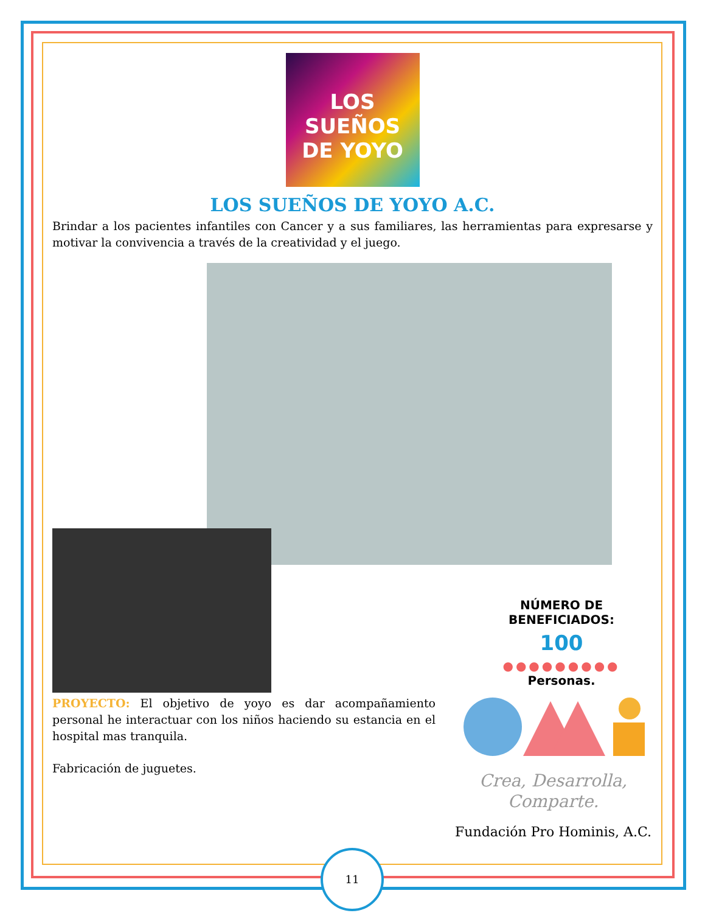LOS
SUEÑOS
DE YOYO
LOS SUEÑOS DE YOYO A.C.
Brindar a los pacientes infantiles con Cancer y a sus familiares, las herramientas para expresarse y motivar la convivencia a través de la creatividad y el juego.
NÚMERO DE BENEFICIADOS:
100
●●●●●●●●●
Personas.
PROYECTO: El objetivo de yoyo es dar acompañamiento personal he interactuar con los niños haciendo su estancia en el hospital mas tranquila.
Fabricación de juguetes.
Crea, Desarrolla,
Comparte.
Fundación Pro Hominis, A.C.
11